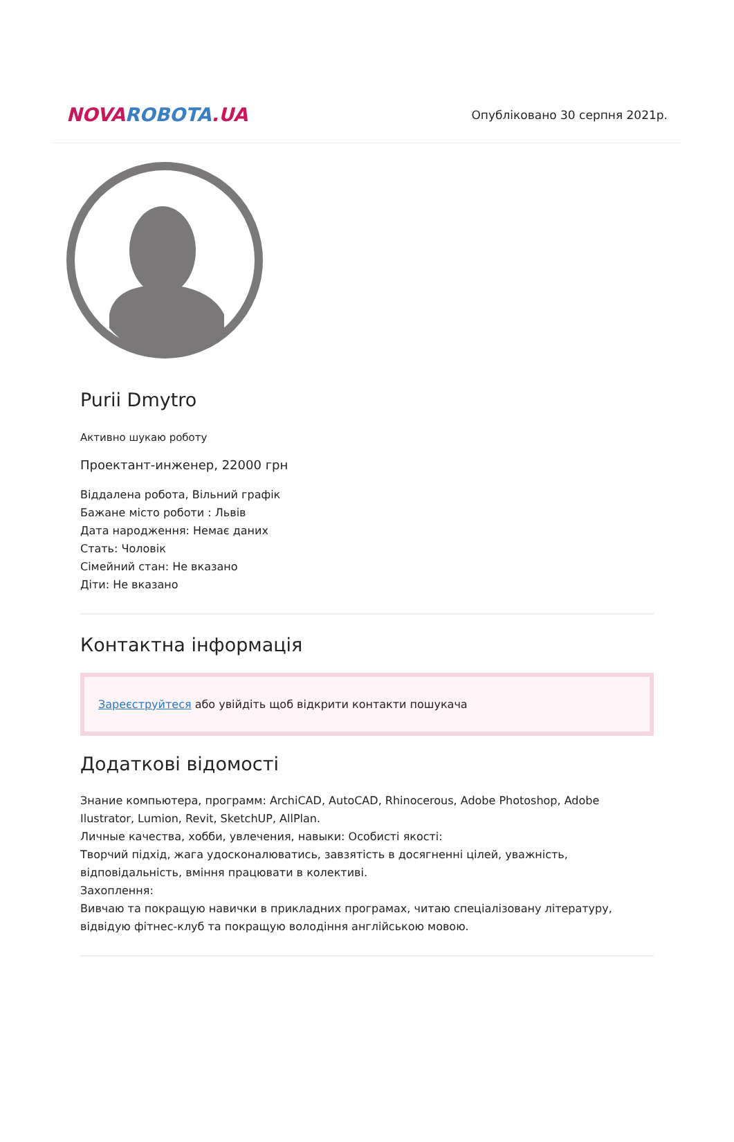NOVAROBOTA.UA
Опубліковано 30 серпня 2021р.
Purii Dmytro
Активно шукаю роботу
Проектант-инженер, 22000 грн
Віддалена робота, Вільний графік
Бажане місто роботи : Львів
Дата народження: Немає даних
Стать: Чоловік
Сімейний стан: Не вказано
Діти: Не вказано
Контактна інформація
Зареєструйтеся або увійдіть щоб відкрити контакти пошукача
Додаткові відомості
Знание компьютера, программ: ArchiCAD, AutoCAD, Rhinocerous, Adobe Photoshop, Adobe Ilustrator, Lumion, Revit, SketchUP, AllPlan.
Личные качества, хобби, увлечения, навыки: Особисті якості:
Творчий підхід, жага удосконалюватись, завзятість в досягненні цілей, уважність, відповідальність, вміння працювати в колективі.
Захоплення:
Вивчаю та покращую навички в прикладних програмах, читаю спеціалізовану літературу, відвідую фітнес-клуб та покращую володіння англійською мовою.